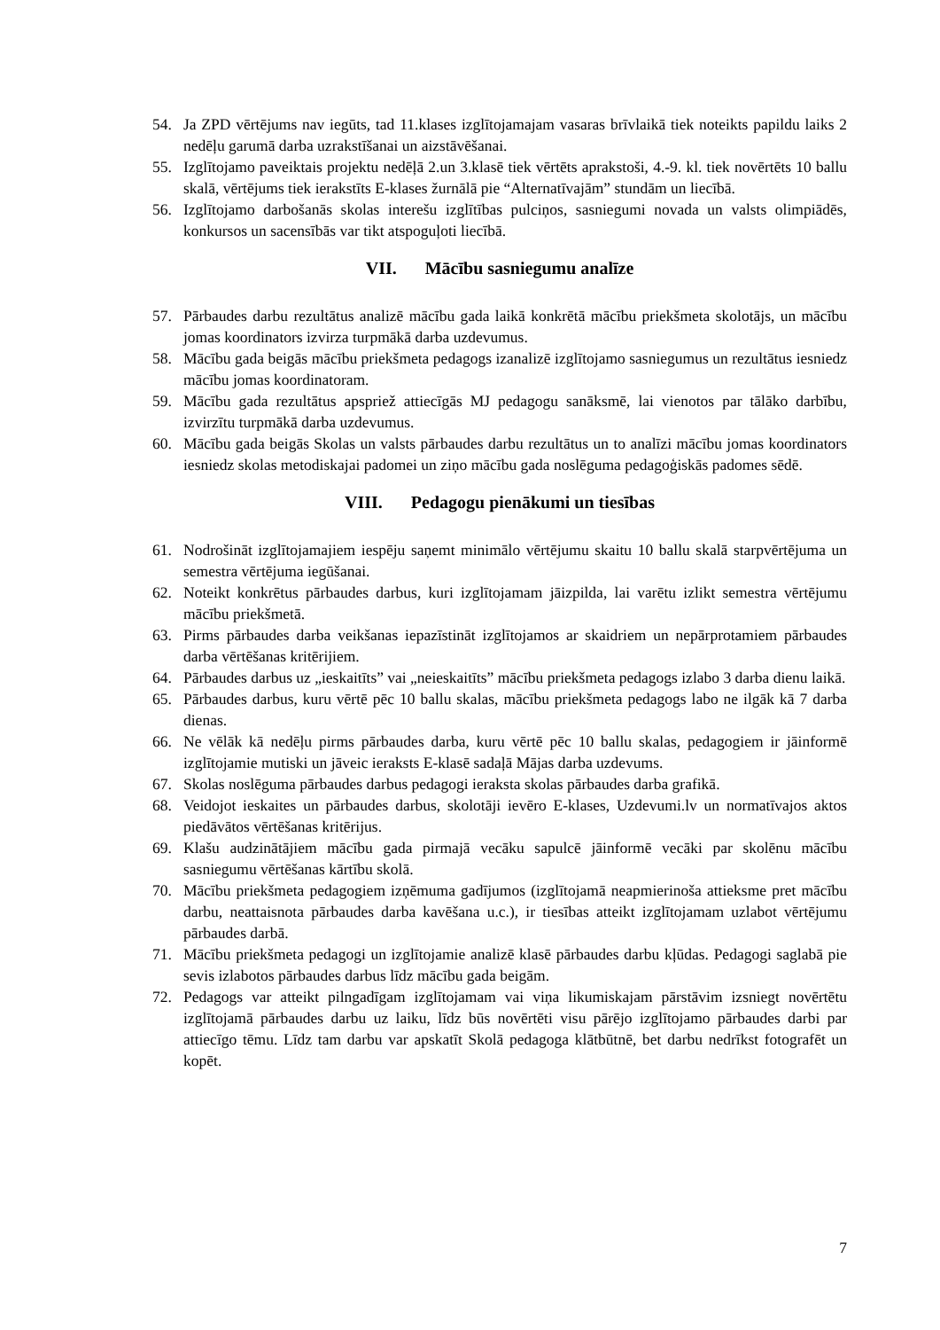54. Ja ZPD vērtējums nav iegūts, tad 11.klases izglītojamajam vasaras brīvlaikā tiek noteikts papildu laiks 2 nedēļu garumā darba uzrakstīšanai un aizstāvēšanai.
55. Izglītojamo paveiktais projektu nedēļā 2.un 3.klasē tiek vērtēts aprakstoši, 4.-9. kl. tiek novērtēts 10 ballu skalā, vērtējums tiek ierakstīts E-klases žurnālā pie “Alternatīvajām” stundām un liecībā.
56. Izglītojamo darbošanās skolas interešu izglītības pulciņos, sasniegumi novada un valsts olimpiādēs, konkursos un sacensībās var tikt atspoguļoti liecībā.
VII. Mācību sasniegumu analīze
57. Pārbaudes darbu rezultātus analizē mācību gada laikā konkrētā mācību priekšmeta skolotājs, un mācību jomas koordinators izvirza turpmākā darba uzdevumus.
58. Mācību gada beigās mācību priekšmeta pedagogs izanalizē izglītojamo sasniegumus un rezultātus iesniedz mācību jomas koordinatoram.
59. Mācību gada rezultātus apspriež attiecīgās MJ pedagogu sanāksmē, lai vienotos par tālāko darbību, izvirzītu turpmākā darba uzdevumus.
60. Mācību gada beigās Skolas un valsts pārbaudes darbu rezultātus un to analīzi mācību jomas koordinators iesniedz skolas metodiskajai padomei un ziņo mācību gada noslēguma pedagoģiskās padomes sēdē.
VIII. Pedagogu pienākumi un tiesības
61. Nodrošināt izglītojamajiem iespēju saņemt minimālo vērtējumu skaitu 10 ballu skalā starpvērtējuma un semestra vērtējuma iegūšanai.
62. Noteikt konkrētus pārbaudes darbus, kuri izglītojamam jāizpilda, lai varētu izlikt semestra vērtējumu mācību priekšmetā.
63. Pirms pārbaudes darba veikšanas iepazīstināt izglītojamos ar skaidriem un nepārprotamiem pārbaudes darba vērtēšanas kritērijiem.
64. Pārbaudes darbus uz „ieskaitīts” vai „neieskaitīts” mācību priekšmeta pedagogs izlabo 3 darba dienu laikā.
65. Pārbaudes darbus, kuru vērtē pēc 10 ballu skalas, mācību priekšmeta pedagogs labo ne ilgāk kā 7 darba dienas.
66. Ne vēlāk kā nedēļu pirms pārbaudes darba, kuru vērtē pēc 10 ballu skalas, pedagogiem ir jāinformē izglītojamie mutiski un jāveic ieraksts E-klasē sadaļā Mājas darba uzdevums.
67. Skolas noslēguma pārbaudes darbus pedagogi ieraksta skolas pārbaudes darba grafikā.
68. Veidojot ieskaites un pārbaudes darbus, skolotāji ievēro E-klases, Uzdevumi.lv un normatīvajos aktos piedāvātos vērtēšanas kritērijus.
69. Klašu audzinātājiem mācību gada pirmajā vecāku sapulcē jāinformē vecāki par skolēnu mācību sasniegumu vērtēšanas kārtību skolā.
70. Mācību priekšmeta pedagogiem izņēmuma gadījumos (izglītojamā neapmierinoša attieksme pret mācību darbu, neattaisnota pārbaudes darba kavēšana u.c.), ir tiesības atteikt izglītojamam uzlabot vērtējumu pārbaudes darbā.
71. Mācību priekšmeta pedagogi un izglītojamie analizē klasē pārbaudes darbu kļūdas. Pedagogi saglabā pie sevis izlabotos pārbaudes darbus līdz mācību gada beigām.
72. Pedagogs var atteikt pilngadīgam izglītojamam vai viņa likumiskajam pārstāvim izsniegt novērtētu izglītojamā pārbaudes darbu uz laiku, līdz būs novērtēti visu pārējo izglītojamo pārbaudes darbi par attiecīgo tēmu. Līdz tam darbu var apskatīt Skolā pedagoga klātbūtnē, bet darbu nedrīkst fotografēt un kopēt.
7